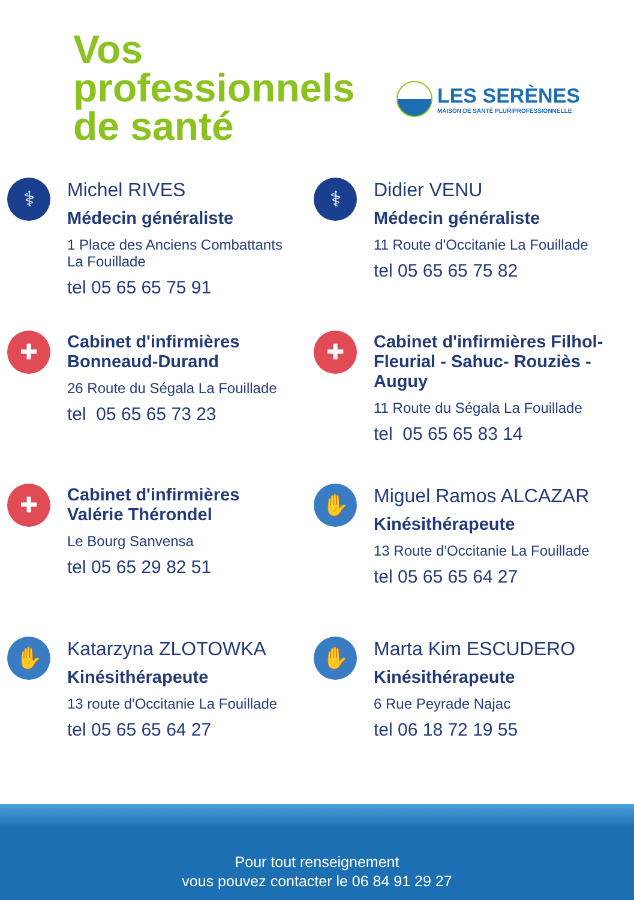Vos
professionnels
de santé
LES SERÈNES
MAISON DE SANTÉ PLURIPROFESSIONNELLE
⚕
Michel RIVES
Médecin généraliste
1 Place des Anciens Combattants
La Fouillade
tel 05 65 65 75 91
⚕
Didier VENU
Médecin généraliste
11 Route d'Occitanie La Fouillade
tel 05 65 65 75 82
✚
Cabinet d'infirmières
Bonneaud-Durand
26 Route du Ségala La Fouillade
tel 05 65 65 73 23
✚
Cabinet d'infirmières Filhol-
Fleurial - Sahuc- Rouziès -
Auguy
11 Route du Ségala La Fouillade
tel 05 65 65 83 14
✚
Cabinet d'infirmières
Valérie Thérondel
Le Bourg Sanvensa
tel 05 65 29 82 51
✋
Miguel Ramos ALCAZAR
Kinésithérapeute
13 Route d'Occitanie La Fouillade
tel 05 65 65 64 27
✋
Katarzyna ZLOTOWKA
Kinésithérapeute
13 route d'Occitanie La Fouillade
tel 05 65 65 64 27
✋
Marta Kim ESCUDERO
Kinésithérapeute
6 Rue Peyrade Najac
tel 06 18 72 19 55
Pour tout renseignement
vous pouvez contacter le 06 84 91 29 27